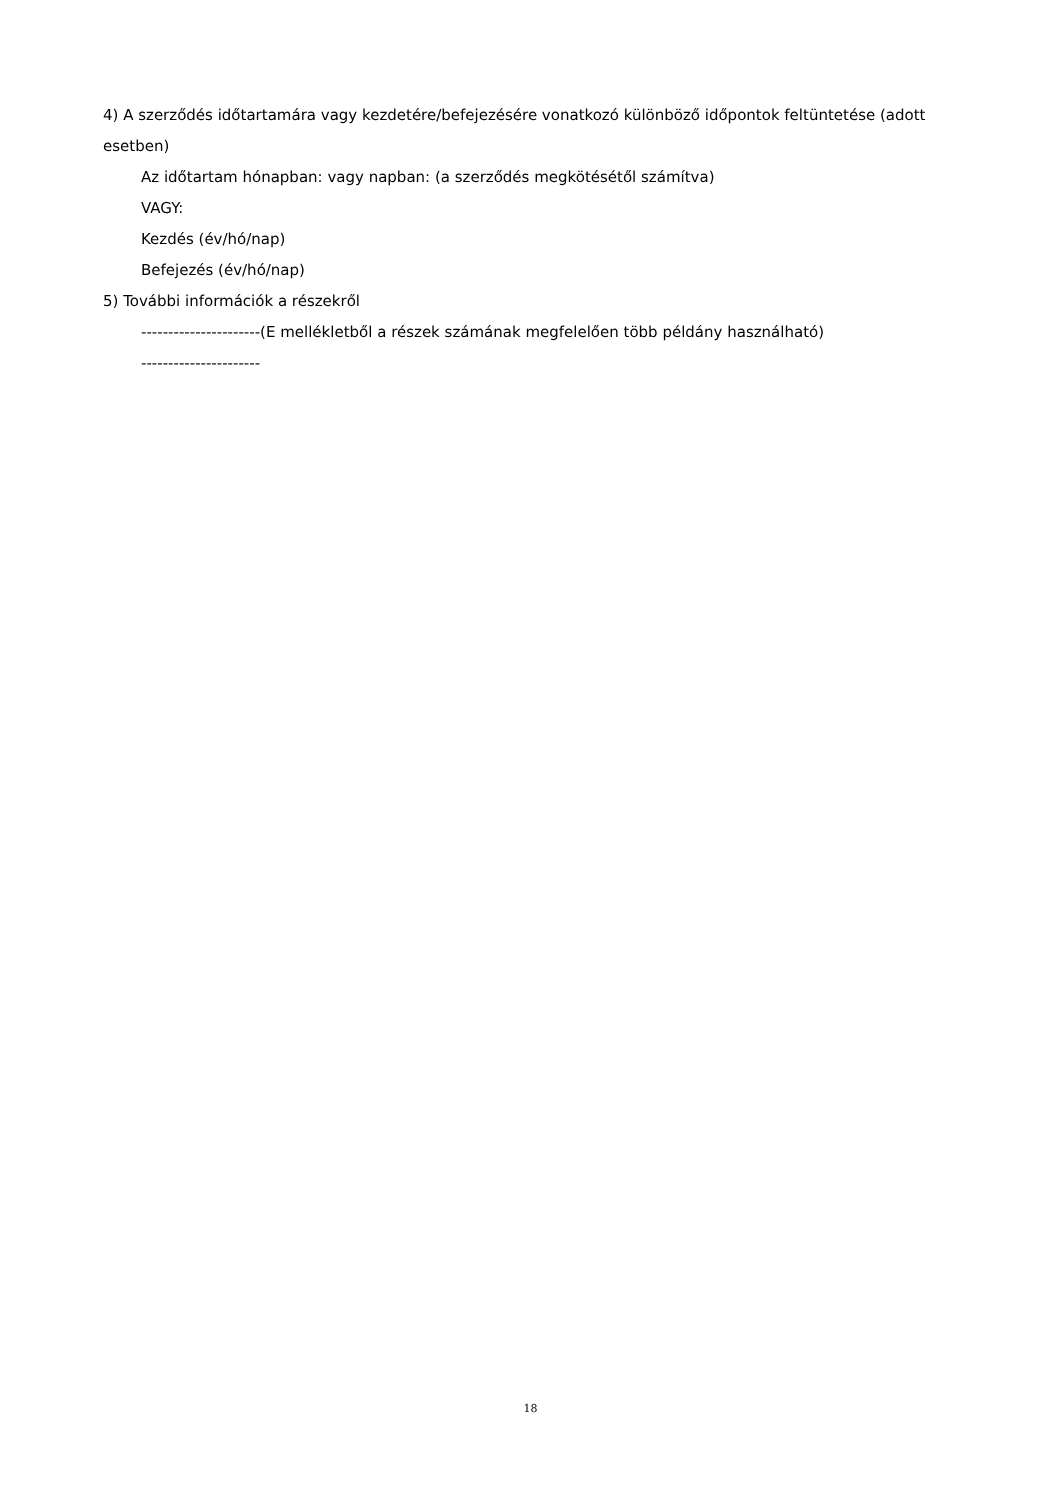4) A szerződés időtartamára vagy kezdetére/befejezésére vonatkozó különböző időpontok feltüntetése (adott esetben)
Az időtartam hónapban: vagy napban: (a szerződés megkötésétől számítva)
VAGY:
Kezdés (év/hó/nap)
Befejezés (év/hó/nap)
5) További információk a részekről
----------------------(E mellékletből a részek számának megfelelően több példány használható)
----------------------
18